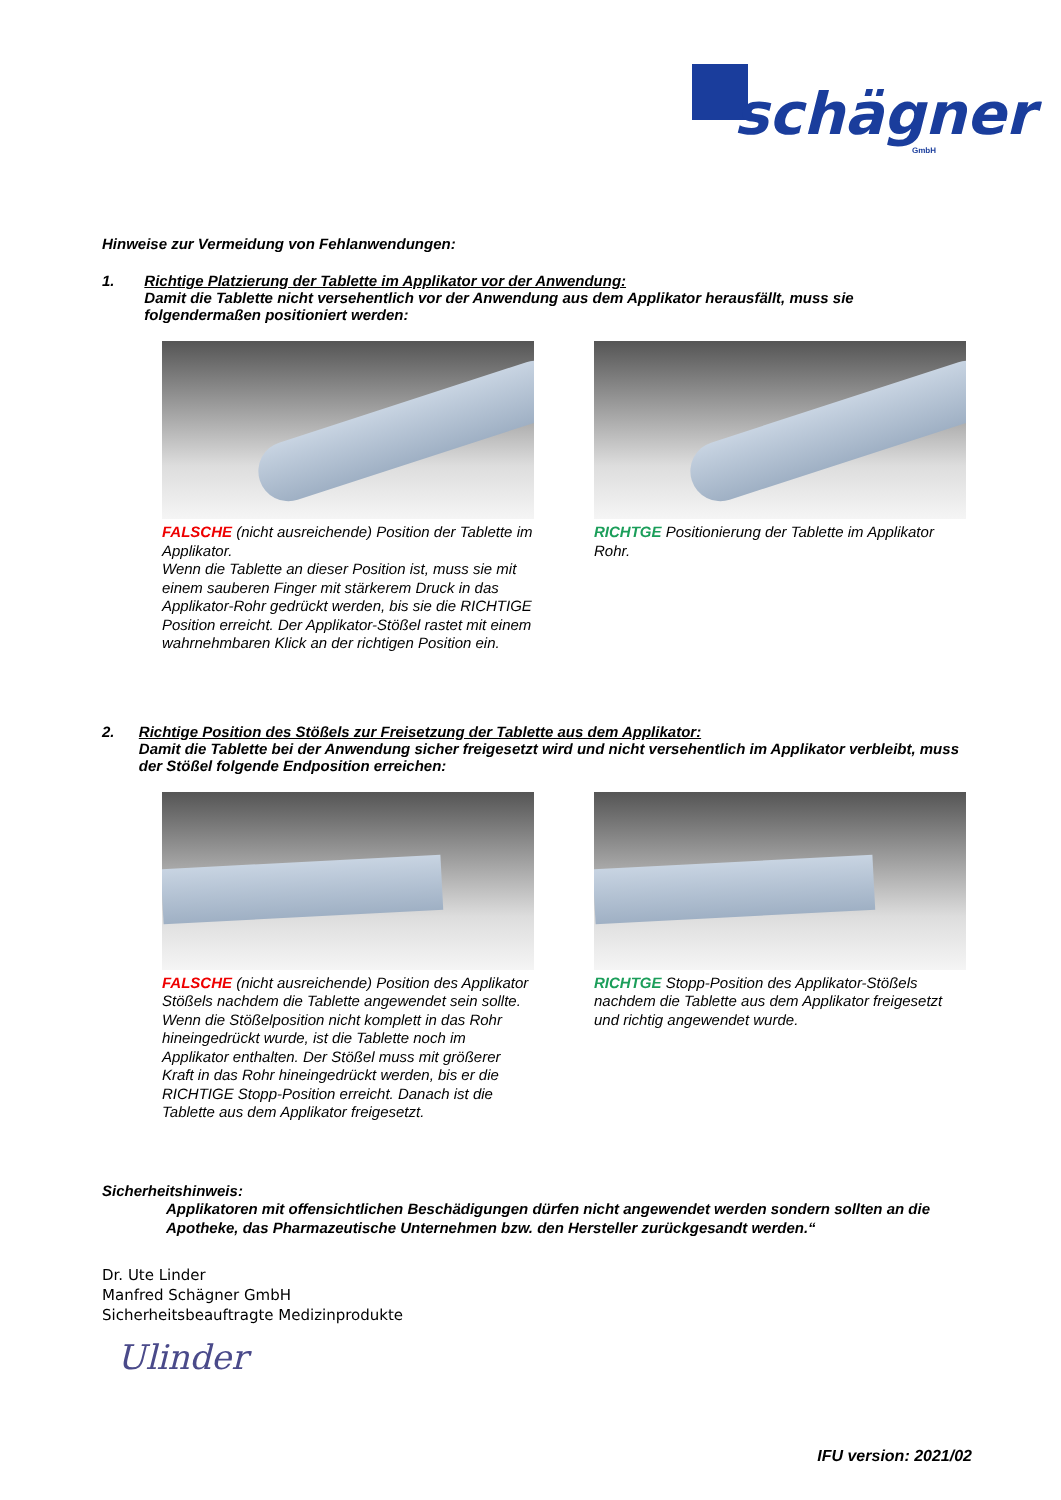schägner
GmbH
Hinweise zur Vermeidung von Fehlanwendungen:
1. Richtige Platzierung der Tablette im Applikator vor der Anwendung:
Damit die Tablette nicht versehentlich vor der Anwendung aus dem Applikator herausfällt, muss sie folgendermaßen positioniert werden:
FALSCHE (nicht ausreichende) Position der Tablette im Applikator.
Wenn die Tablette an dieser Position ist, muss sie mit einem sauberen Finger mit stärkerem Druck in das Applikator-Rohr gedrückt werden, bis sie die RICHTIGE Position erreicht. Der Applikator-Stößel rastet mit einem wahrnehmbaren Klick an der richtigen Position ein.
RICHTGE Positionierung der Tablette im Applikator Rohr.
2. Richtige Position des Stößels zur Freisetzung der Tablette aus dem Applikator:
Damit die Tablette bei der Anwendung sicher freigesetzt wird und nicht versehentlich im Applikator verbleibt, muss der Stößel folgende Endposition erreichen:
FALSCHE (nicht ausreichende) Position des Applikator Stößels nachdem die Tablette angewendet sein sollte.
Wenn die Stößelposition nicht komplett in das Rohr hineingedrückt wurde, ist die Tablette noch im Applikator enthalten. Der Stößel muss mit größerer Kraft in das Rohr hineingedrückt werden, bis er die RICHTIGE Stopp-Position erreicht. Danach ist die Tablette aus dem Applikator freigesetzt.
RICHTGE Stopp-Position des Applikator-Stößels nachdem die Tablette aus dem Applikator freigesetzt und richtig angewendet wurde.
Sicherheitshinweis:
Applikatoren mit offensichtlichen Beschädigungen dürfen nicht angewendet werden sondern sollten an die Apotheke, das Pharmazeutische Unternehmen bzw. den Hersteller zurückgesandt werden.“
Dr. Ute Linder
Manfred Schägner GmbH
Sicherheitsbeauftragte Medizinprodukte
Ulinder
IFU version: 2021/02